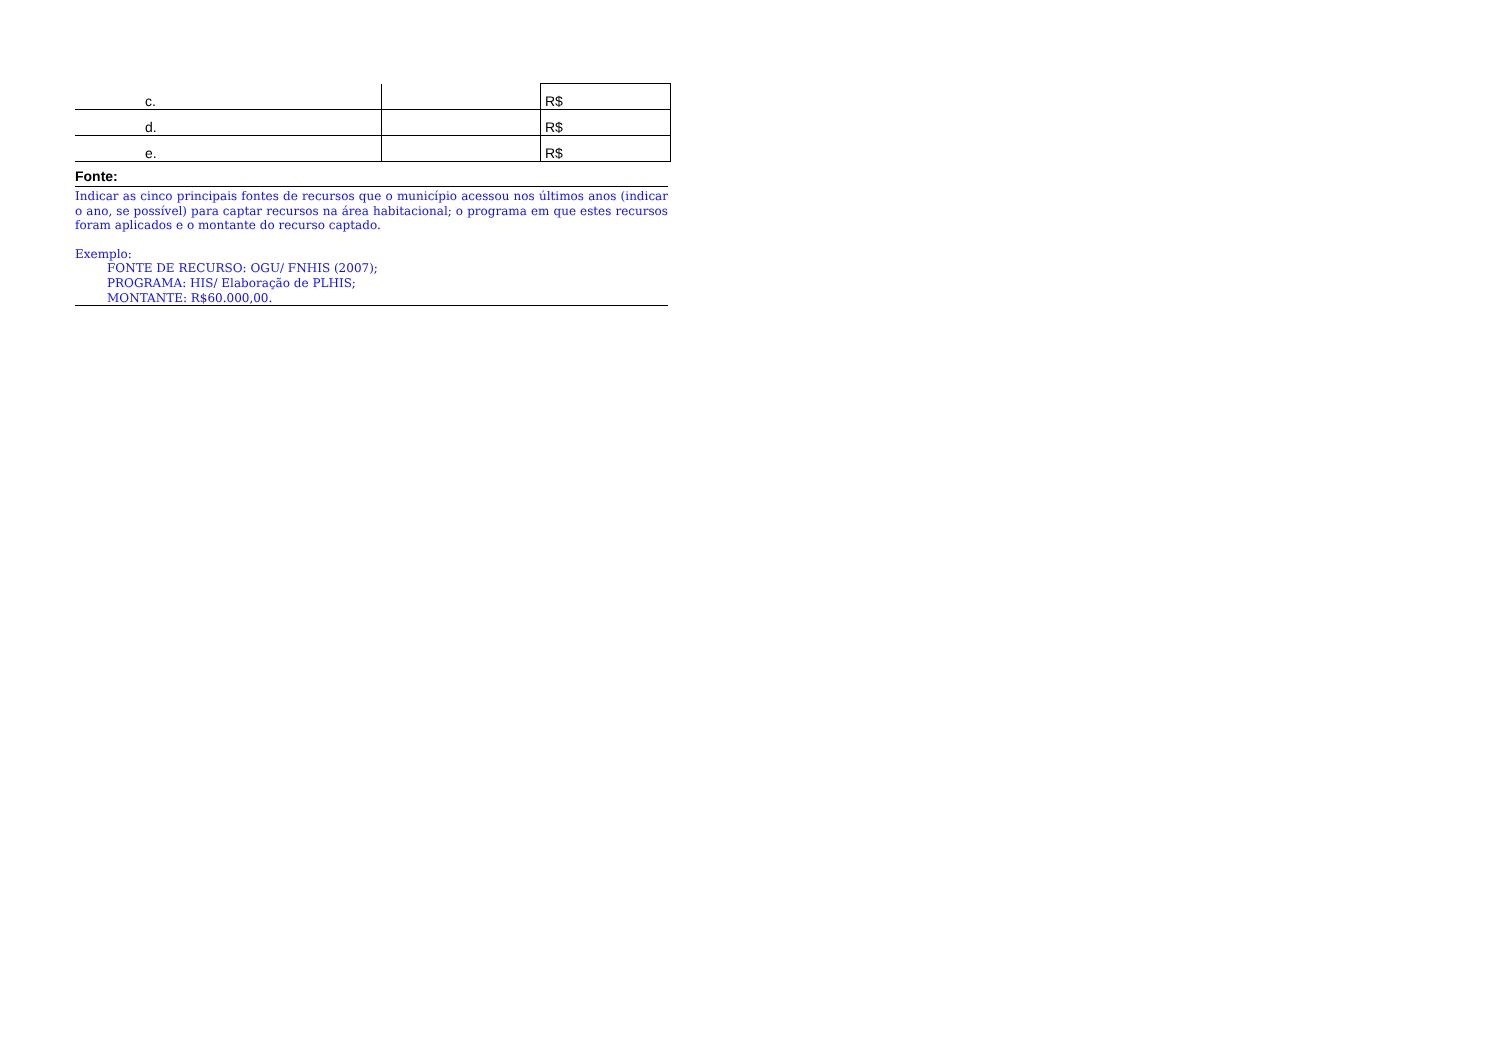| c. | | R$ |
| d. | | R$ |
| e. | | R$ |
Fonte:
Indicar as cinco principais fontes de recursos que o município acessou nos últimos anos (indicar o ano, se possível) para captar recursos na área habitacional; o programa em que estes recursos foram aplicados e o montante do recurso captado.
Exemplo:
FONTE DE RECURSO: OGU/ FNHIS (2007);
PROGRAMA: HIS/ Elaboração de PLHIS;
MONTANTE: R$60.000,00.